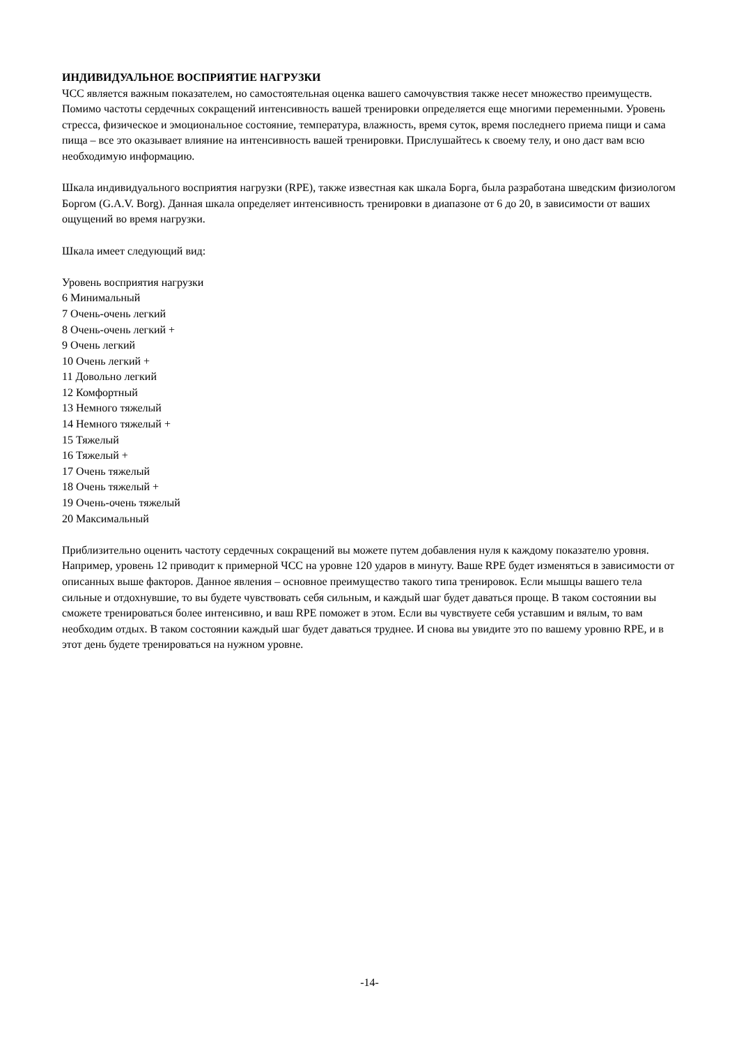ИНДИВИДУАЛЬНОЕ ВОСПРИЯТИЕ НАГРУЗКИ
ЧСС является важным показателем, но самостоятельная оценка вашего самочувствия также несет множество преимуществ. Помимо частоты сердечных сокращений интенсивность вашей тренировки определяется еще многими переменными. Уровень стресса, физическое и эмоциональное состояние, температура, влажность, время суток, время последнего приема пищи и сама пища – все это оказывает влияние на интенсивность вашей тренировки. Прислушайтесь к своему телу, и оно даст вам всю необходимую информацию.
Шкала индивидуального восприятия нагрузки (RPE), также известная как шкала Борга, была разработана шведским физиологом Боргом (G.A.V. Borg). Данная шкала определяет интенсивность тренировки в диапазоне от 6 до 20, в зависимости от ваших ощущений во время нагрузки.
Шкала имеет следующий вид:
Уровень восприятия нагрузки
6 Минимальный
7 Очень-очень легкий
8 Очень-очень легкий +
9 Очень легкий
10 Очень легкий +
11 Довольно легкий
12 Комфортный
13 Немного тяжелый
14 Немного тяжелый +
15 Тяжелый
16 Тяжелый +
17 Очень тяжелый
18 Очень тяжелый +
19 Очень-очень тяжелый
20 Максимальный
Приблизительно оценить частоту сердечных сокращений вы можете путем добавления нуля к каждому показателю уровня. Например, уровень 12 приводит к примерной ЧСС на уровне 120 ударов в минуту. Ваше RPE будет изменяться в зависимости от описанных выше факторов. Данное явления – основное преимущество такого типа тренировок. Если мышцы вашего тела сильные и отдохнувшие, то вы будете чувствовать себя сильным, и каждый шаг будет даваться проще. В таком состоянии вы сможете тренироваться более интенсивно, и ваш RPE поможет в этом. Если вы чувствуете себя уставшим и вялым, то вам необходим отдых. В таком состоянии каждый шаг будет даваться труднее. И снова вы увидите это по вашему уровню RPE, и в этот день будете тренироваться на нужном уровне.
-14-